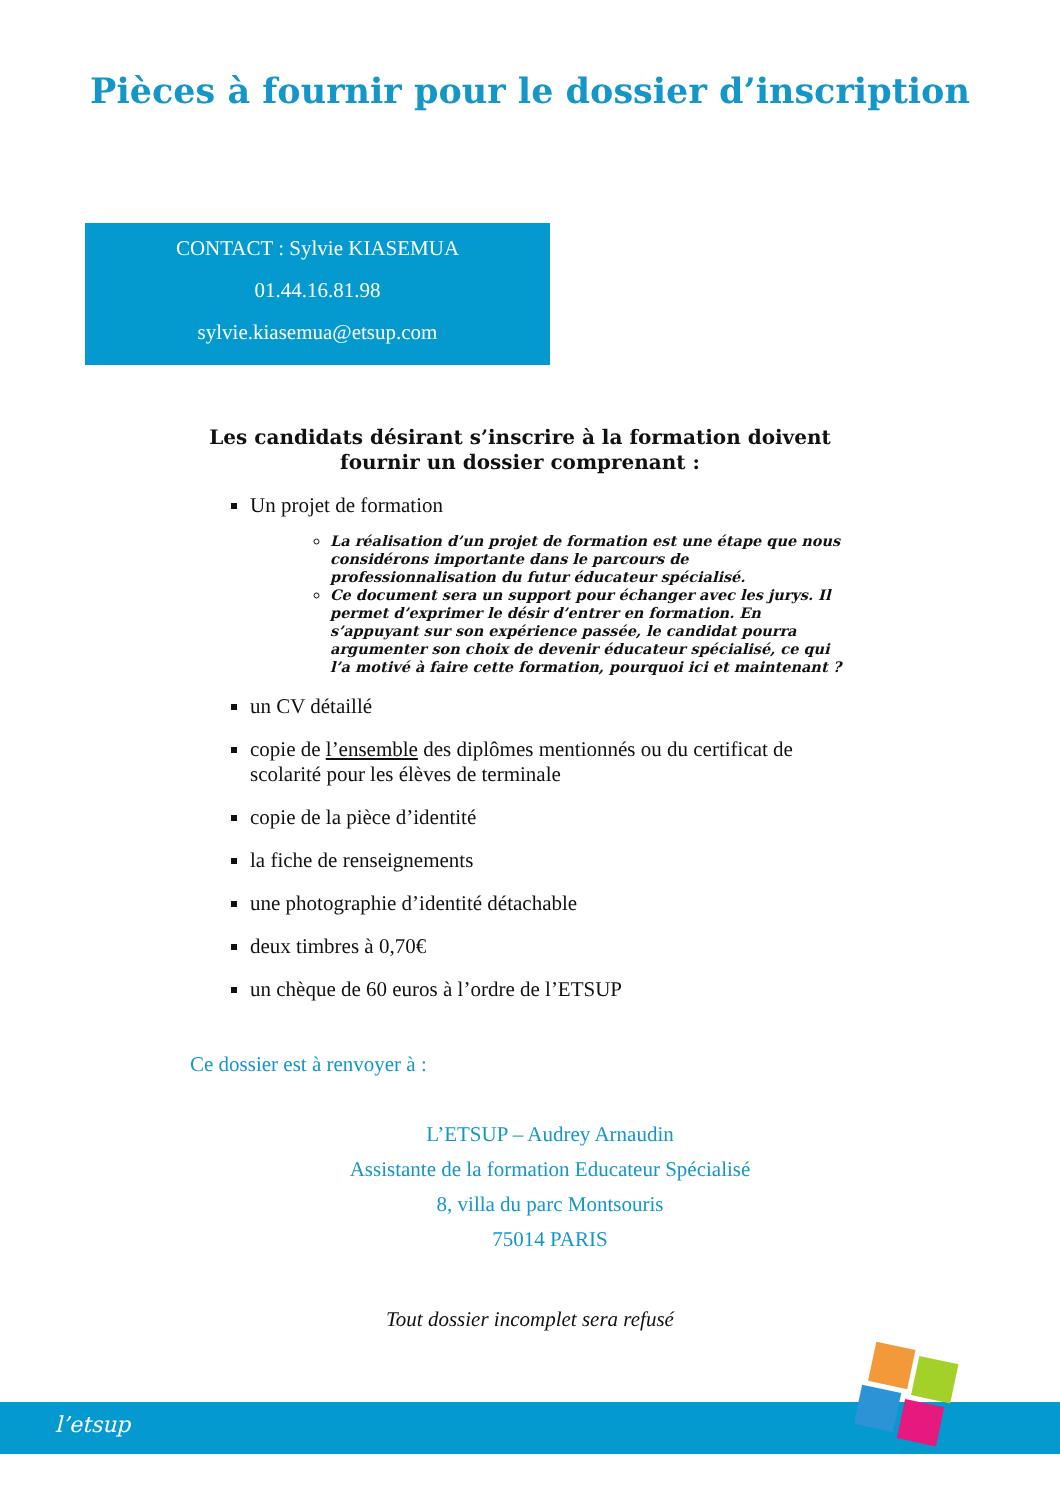Pièces à fournir pour le dossier d’inscription
CONTACT : Sylvie KIASEMUA
01.44.16.81.98
sylvie.kiasemua@etsup.com
Les candidats désirant s’inscrire à la formation doivent fournir un dossier comprenant :
Un projet de formation
La réalisation d’un projet de formation est une étape que nous considérons importante dans le parcours de professionnalisation du futur éducateur spécialisé.
Ce document sera un support pour échanger avec les jurys. Il permet d’exprimer le désir d’entrer en formation. En s’appuyant sur son expérience passée, le candidat pourra argumenter son choix de devenir éducateur spécialisé, ce qui l’a motivé à faire cette formation, pourquoi ici et maintenant ?
un CV détaillé
copie de l’ensemble des diplômes mentionnés ou du certificat de scolarité pour les élèves de terminale
copie de la pièce d’identité
la fiche de renseignements
une photographie d’identité détachable
deux timbres à 0,70€
un chèque de 60 euros à l’ordre de l’ETSUP
Ce dossier est à renvoyer à :
L’ETSUP – Audrey Arnaudin
Assistante de la formation Educateur Spécialisé
8, villa du parc Montsouris
75014 PARIS
Tout dossier incomplet sera refusé
l’etsup